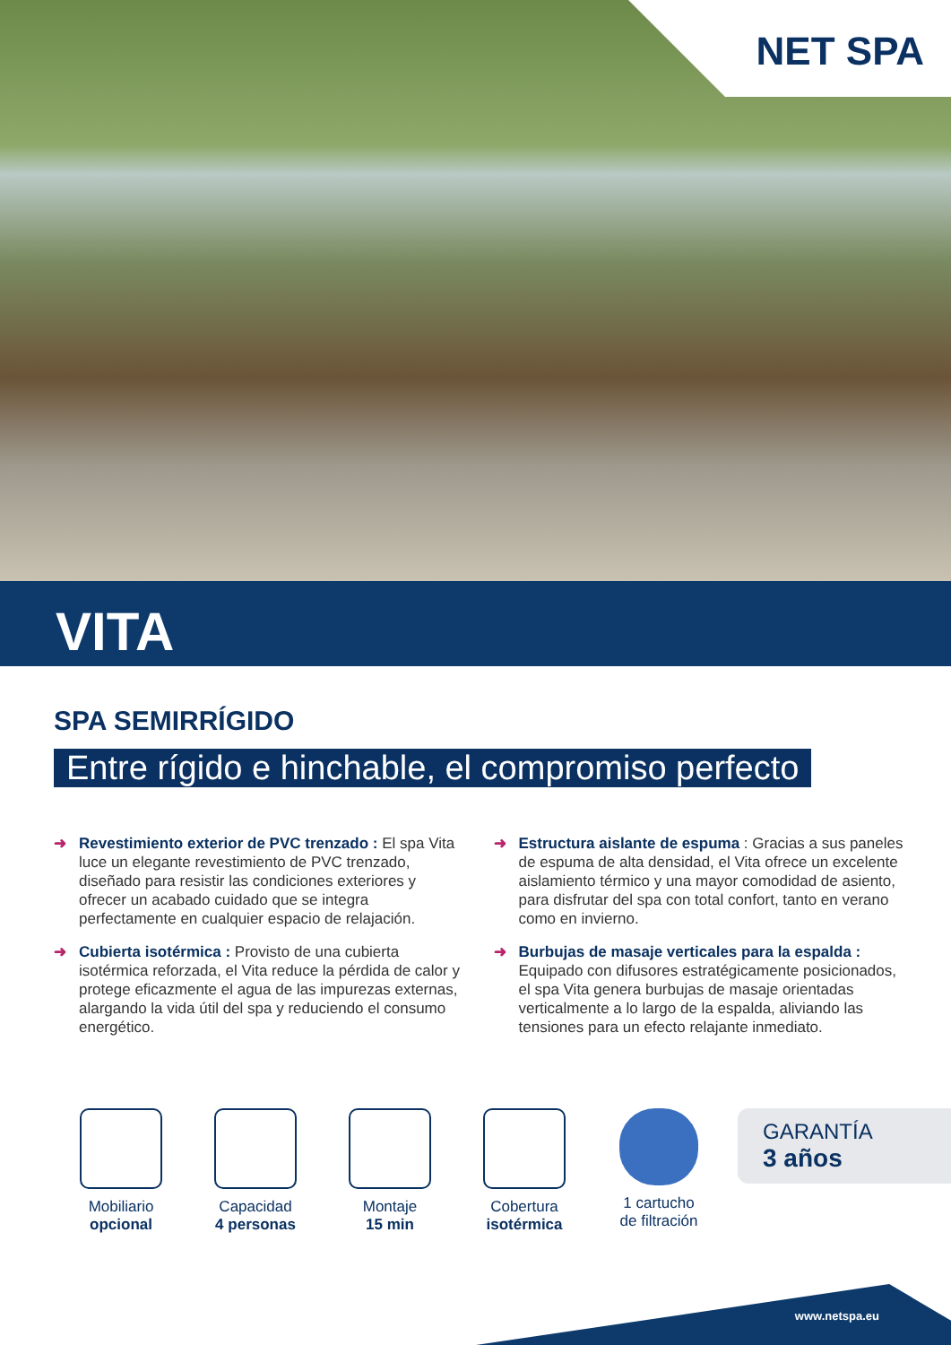NET SPA
VITA
SPA SEMIRRÍGIDO
Entre rígido e hinchable, el compromiso perfecto
➜ Revestimiento exterior de PVC trenzado : El spa Vita luce un elegante revestimiento de PVC trenzado, diseñado para resistir las condiciones exteriores y ofrecer un acabado cuidado que se integra perfectamente en cualquier espacio de relajación.
➜ Cubierta isotérmica : Provisto de una cubierta isotérmica reforzada, el Vita reduce la pérdida de calor y protege eficazmente el agua de las impurezas externas, alargando la vida útil del spa y reduciendo el consumo energético.
➜ Estructura aislante de espuma : Gracias a sus paneles de espuma de alta densidad, el Vita ofrece un excelente aislamiento térmico y una mayor comodidad de asiento, para disfrutar del spa con total confort, tanto en verano como en invierno.
➜ Burbujas de masaje verticales para la espalda : Equipado con difusores estratégicamente posicionados, el spa Vita genera burbujas de masaje orientadas verticalmente a lo largo de la espalda, aliviando las tensiones para un efecto relajante inmediato.
Mobiliario
opcional
Capacidad
4 personas
Montaje
15 min
Cobertura
isotérmica
1 cartucho
de filtración
GARANTÍA
3 años
www.netspa.eu